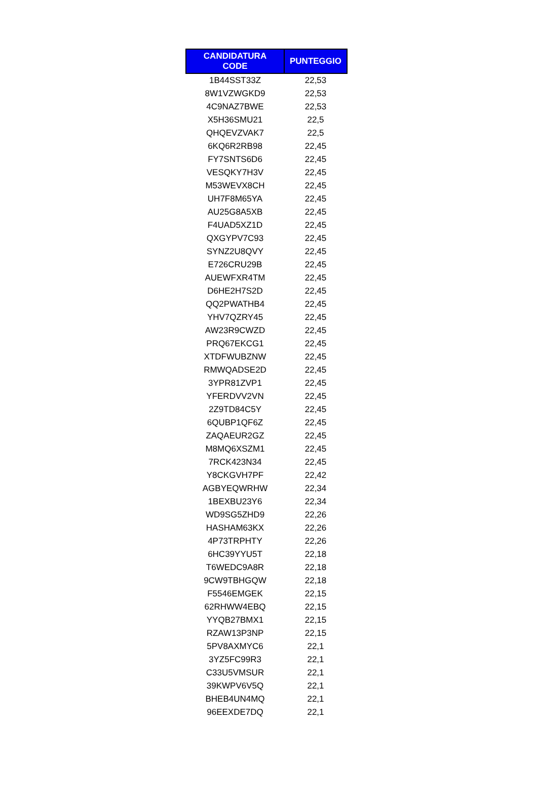| CANDIDATURA CODE | PUNTEGGIO |
| --- | --- |
| 1B44SST33Z | 22,53 |
| 8W1VZWGKD9 | 22,53 |
| 4C9NAZ7BWE | 22,53 |
| X5H36SMU21 | 22,5 |
| QHQEVZVAK7 | 22,5 |
| 6KQ6R2RB98 | 22,45 |
| FY7SNTS6D6 | 22,45 |
| VESQKY7H3V | 22,45 |
| M53WEVX8CH | 22,45 |
| UH7F8M65YA | 22,45 |
| AU25G8A5XB | 22,45 |
| F4UAD5XZ1D | 22,45 |
| QXGYPV7C93 | 22,45 |
| SYNZ2U8QVY | 22,45 |
| E726CRU29B | 22,45 |
| AUEWFXR4TM | 22,45 |
| D6HE2H7S2D | 22,45 |
| QQ2PWATHB4 | 22,45 |
| YHV7QZRY45 | 22,45 |
| AW23R9CWZD | 22,45 |
| PRQ67EKCG1 | 22,45 |
| XTDFWUBZNW | 22,45 |
| RMWQADSE2D | 22,45 |
| 3YPR81ZVP1 | 22,45 |
| YFERDVV2VN | 22,45 |
| 2Z9TD84C5Y | 22,45 |
| 6QUBP1QF6Z | 22,45 |
| ZAQAEUR2GZ | 22,45 |
| M8MQ6XSZM1 | 22,45 |
| 7RCK423N34 | 22,45 |
| Y8CKGVH7PF | 22,42 |
| AGBYEQWRHW | 22,34 |
| 1BEXBU23Y6 | 22,34 |
| WD9SG5ZHD9 | 22,26 |
| HASHAM63KX | 22,26 |
| 4P73TRPHTY | 22,26 |
| 6HC39YYU5T | 22,18 |
| T6WEDC9A8R | 22,18 |
| 9CW9TBHGQW | 22,18 |
| F5546EMGEK | 22,15 |
| 62RHWW4EBQ | 22,15 |
| YYQB27BMX1 | 22,15 |
| RZAW13P3NP | 22,15 |
| 5PV8AXMYC6 | 22,1 |
| 3YZ5FC99R3 | 22,1 |
| C33U5VMSUR | 22,1 |
| 39KWPV6V5Q | 22,1 |
| BHEB4UN4MQ | 22,1 |
| 96EEXDE7DQ | 22,1 |